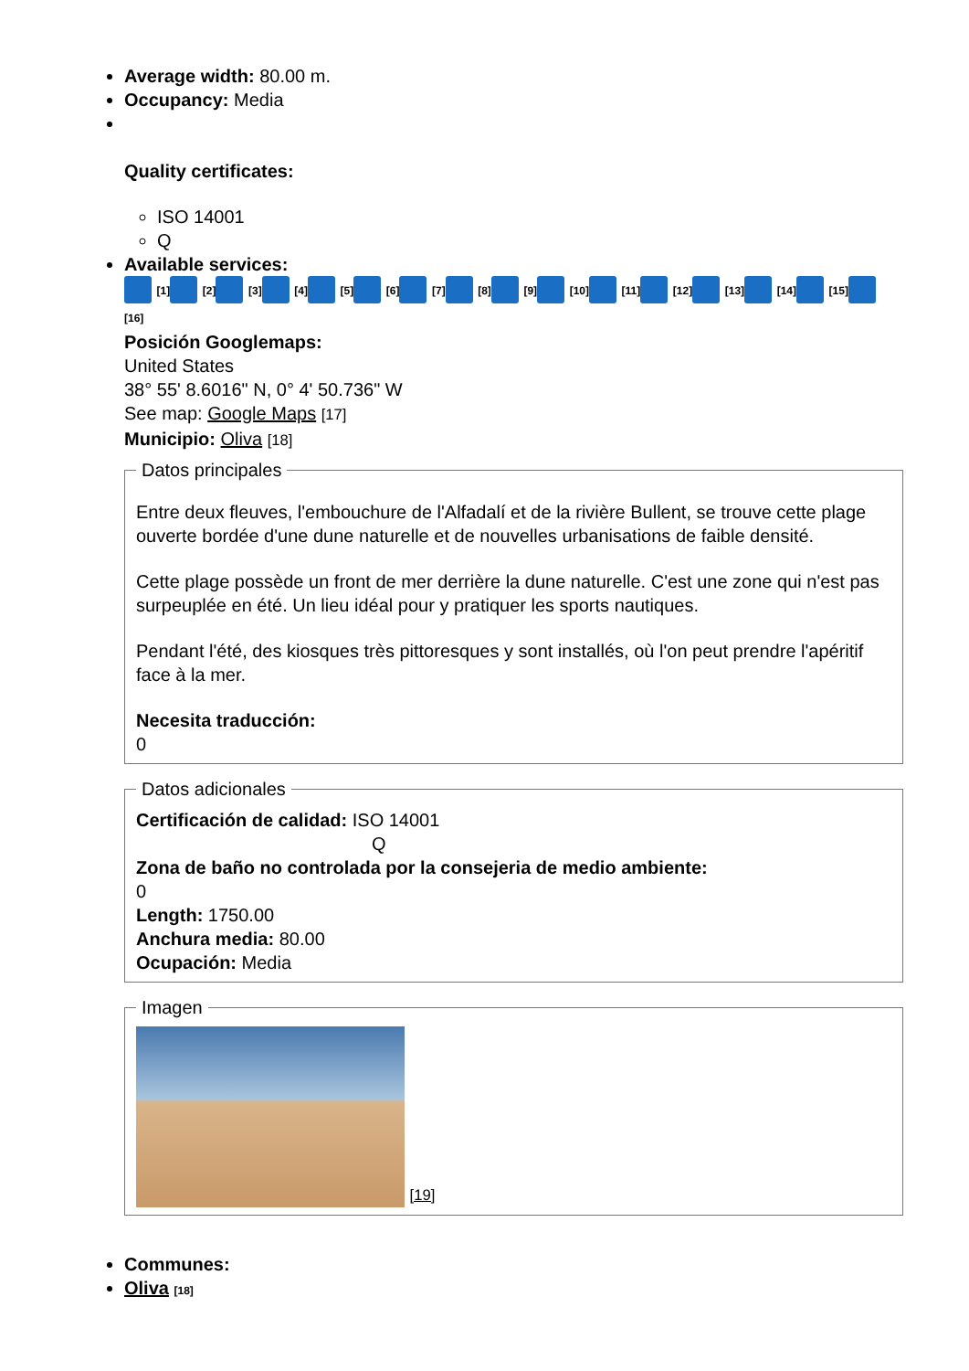Average width: 80.00 m.
Occupancy: Media
Quality certificates:
ISO 14001
Q
Available services:
[1] [2] [3] [4] [5] [6] [7] [8] [9] [10] [11] [12] [13] [14] [15]
[16]
Posición Googlemaps:
United States
38° 55' 8.6016" N, 0° 4' 50.736" W
See map: Google Maps [17]
Municipio: Oliva [18] Datos principales
Entre deux fleuves, l'embouchure de l'Alfadalí et de la rivière Bullent, se trouve cette plage ouverte bordée d'une dune naturelle et de nouvelles urbanisations de faible densité.
Cette plage possède un front de mer derrière la dune naturelle. C'est une zone qui n'est pas surpeuplée en été. Un lieu idéal pour y pratiquer les sports nautiques.
Pendant l'été, des kiosques très pittoresques y sont installés, où l'on peut prendre l'apéritif face à la mer.
Necesita traducción:
0 Datos adicionales Certificación de calidad: ISO 14001
Q
Zona de baño no controlada por la consejeria de medio ambiente:
0
Length: 1750.00
Anchura media: 80.00
Ocupación: Media Imagen [19]
Communes:
Oliva [18]